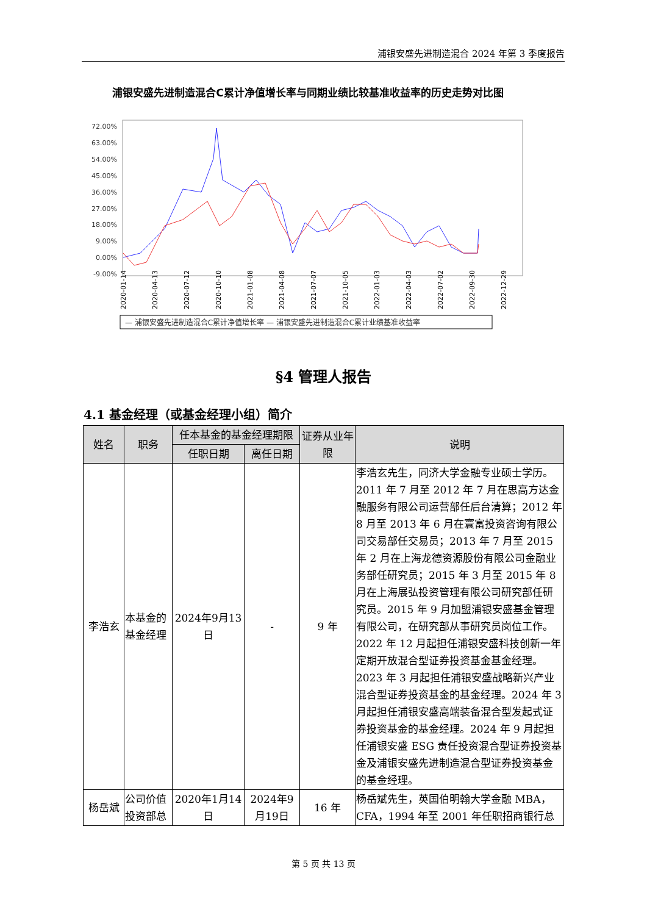浦银安盛先进制造混合 2024 年第 3 季度报告
浦银安盛先进制造混合C累计净值增长率与同期业绩比较基准收益率的历史走势对比图
72.00%
63.00%
54.00%
45.00%
36.00%
27.00%
18.00%
9.00%
0.00%
-9.00%
2020-01-14
2020-04-13
2020-07-12
2020-10-10
2021-01-08
2021-04-08
2021-07-07
2021-10-05
2022-01-03
2022-04-03
2022-07-02
2022-09-30
2022-12-29
— 浦银安盛先进制造混合C累计净值增长率 — 浦银安盛先进制造混合C累计业绩基准收益率
§4 管理人报告
4.1 基金经理（或基金经理小组）简介
| 姓名 | 职务 | 任本基金的基金经理期限 | | 证券从业年限 | 说明 |
| --- | --- | --- | --- | --- | --- |
| | | 任职日期 | 离任日期 | | |
| 李浩玄 | 本基金的基金经理 | 2024年9月13日 | - | 9 年 | 李浩玄先生，同济大学金融专业硕士学历。2011 年 7 月至 2012 年 7 月在思高方达金融服务有限公司运营部任后台清算；2012 年 8 月至 2013 年 6 月在寰富投资咨询有限公司交易部任交易员；2013 年 7 月至 2015 年 2 月在上海龙德资源股份有限公司金融业务部任研究员；2015 年 3 月至 2015 年 8 月在上海展弘投资管理有限公司研究部任研究员。2015 年 9 月加盟浦银安盛基金管理有限公司，在研究部从事研究员岗位工作。2022 年 12 月起担任浦银安盛科技创新一年定期开放混合型证券投资基金基金经理。2023 年 3 月起担任浦银安盛战略新兴产业混合型证券投资基金的基金经理。2024 年 3 月起担任浦银安盛高端装备混合型发起式证券投资基金的基金经理。2024 年 9 月起担任浦银安盛 ESG 责任投资混合型证券投资基金及浦银安盛先进制造混合型证券投资基金的基金经理。 |
| 杨岳斌 | 公司价值投资部总 | 2020年1月14日 | 2024年9月19日 | 16 年 | 杨岳斌先生，英国伯明翰大学金融 MBA，CFA，1994 年至 2001 年任职招商银行总 |
第 5 页 共 13 页